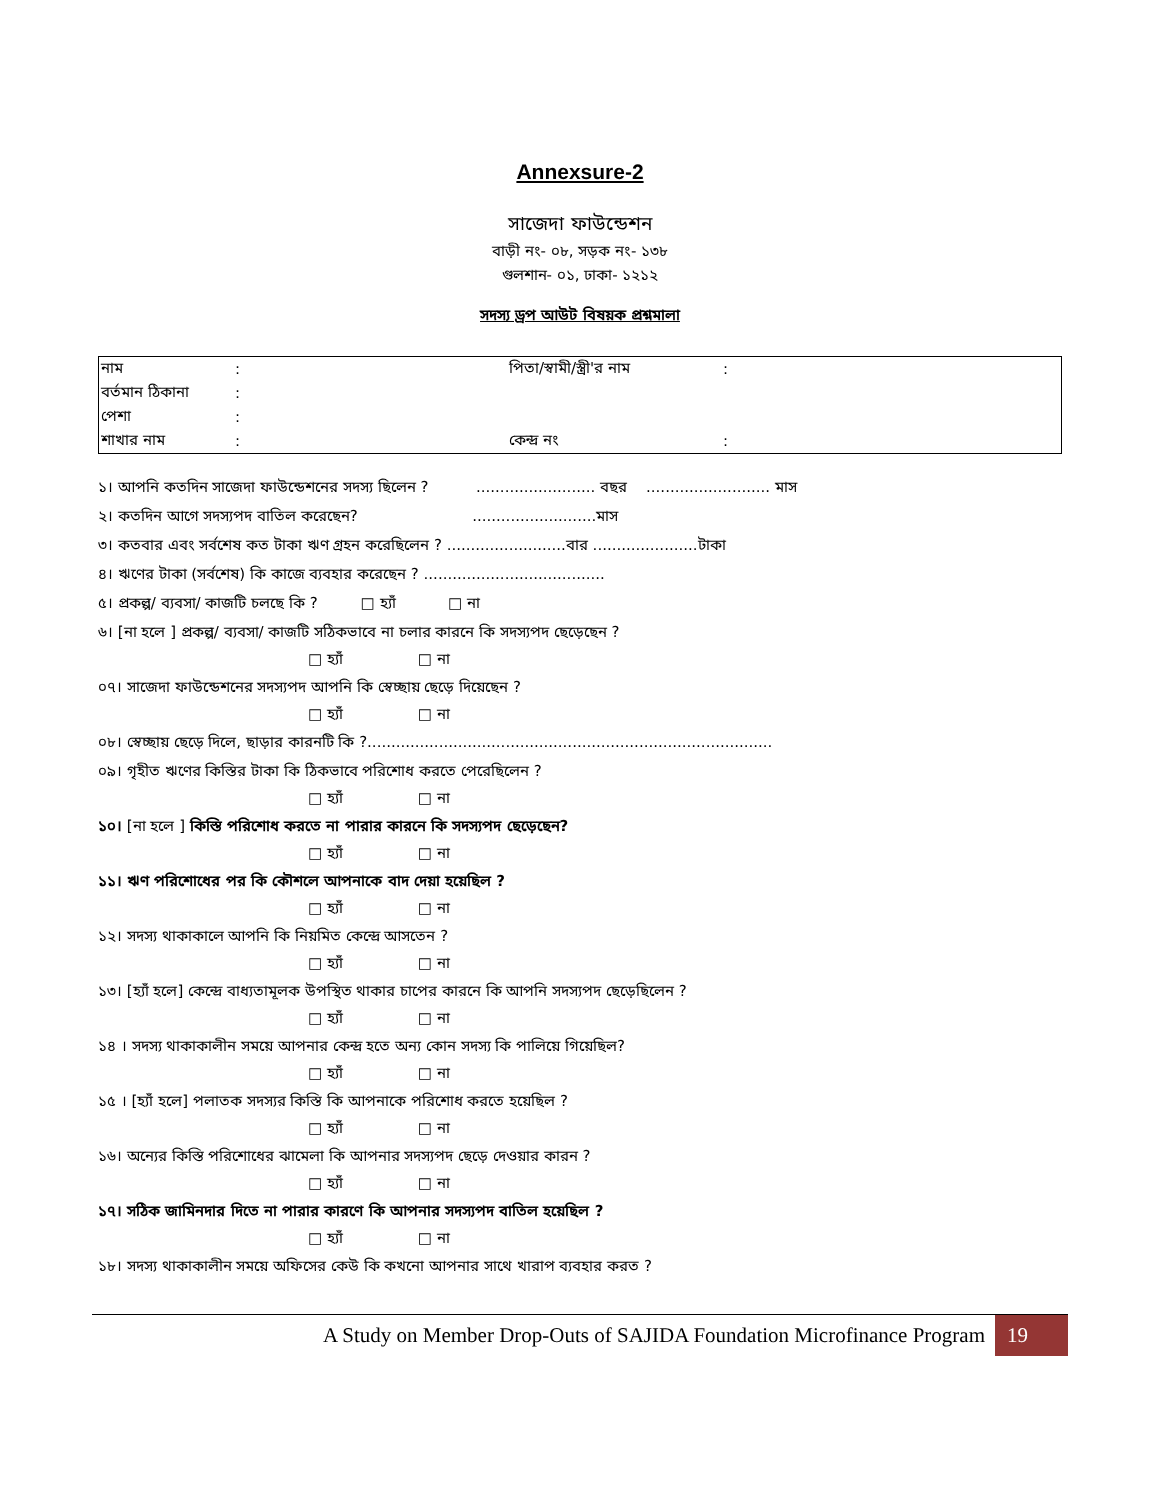Annexsure-2
সাজেদা ফাউন্ডেশন
বাড়ী নং- ০৮, সড়ক নং- ১৩৮
গুলশান- ০১, ঢাকা- ১২১২
সদস্য ড্রপ আউট বিষয়ক প্রশ্নমালা
| নাম | : | পিতা/স্বামী/স্ত্রী'র নাম | : |
| বর্তমান ঠিকানা | : | | |
| পেশা | : | | |
| শাখার নাম | : | কেন্দ্র নং | : |
১। আপনি কতদিন সাজেদা ফাউন্ডেশনের সদস্য ছিলেন ? ......................... বছর .......................... মাস
২। কতদিন আগে সদস্যপদ বাতিল করেছেন? ..........................মাস
৩। কতবার এবং সর্বশেষ কত টাকা ঋণ গ্রহন করেছিলেন ? .........................বার ......................টাকা
৪। ঋণের টাকা (সর্বশেষ) কি কাজে ব্যবহার করেছেন ? ......................................
৫। প্রকল্প/ ব্যবসা/ কাজটি চলছে কি ? □ হ্যাঁ □ না
৬। [না হলে ] প্রকল্প/ ব্যবসা/ কাজটি সঠিকভাবে না চলার কারনে কি সদস্যপদ ছেড়েছেন ?
□ হ্যাঁ □ না
০৭। সাজেদা ফাউন্ডেশনের সদস্যপদ আপনি কি স্বেচ্ছায় ছেড়ে দিয়েছেন ?
□ হ্যাঁ □ না
০৮। স্বেচ্ছায় ছেড়ে দিলে, ছাড়ার কারনটি কি ?.....................................................................................
০৯। গৃহীত ঋণের কিস্তির টাকা কি ঠিকভাবে পরিশোধ করতে পেরেছিলেন ?
□ হ্যাঁ □ না
১০। [না হলে ] কিস্তি পরিশোধ করতে না পারার কারনে কি সদস্যপদ ছেড়েছেন?
□ হ্যাঁ □ না
১১। ঋণ পরিশোধের পর কি কৌশলে আপনাকে বাদ দেয়া হয়েছিল ?
□ হ্যাঁ □ না
১২। সদস্য থাকাকালে আপনি কি নিয়মিত কেন্দ্রে আসতেন ?
□ হ্যাঁ □ না
১৩। [হ্যাঁ হলে] কেন্দ্রে বাধ্যতামূলক উপস্থিত থাকার চাপের কারনে কি আপনি সদস্যপদ ছেড়েছিলেন ?
□ হ্যাঁ □ না
১৪ । সদস্য থাকাকালীন সময়ে আপনার কেন্দ্র হতে অন্য কোন সদস্য কি পালিয়ে গিয়েছিল?
□ হ্যাঁ □ না
১৫ । [হ্যাঁ হলে] পলাতক সদস্যর কিস্তি কি আপনাকে পরিশোধ করতে হয়েছিল ?
□ হ্যাঁ □ না
১৬। অন্যের কিস্তি পরিশোধের ঝামেলা কি আপনার সদস্যপদ ছেড়ে দেওয়ার কারন ?
□ হ্যাঁ □ না
১৭। সঠিক জামিনদার দিতে না পারার কারণে কি আপনার সদস্যপদ বাতিল হয়েছিল ?
□ হ্যাঁ □ না
১৮। সদস্য থাকাকালীন সময়ে অফিসের কেউ কি কখনো আপনার সাথে খারাপ ব্যবহার করত ?
A Study on Member Drop-Outs of SAJIDA Foundation Microfinance Program 19